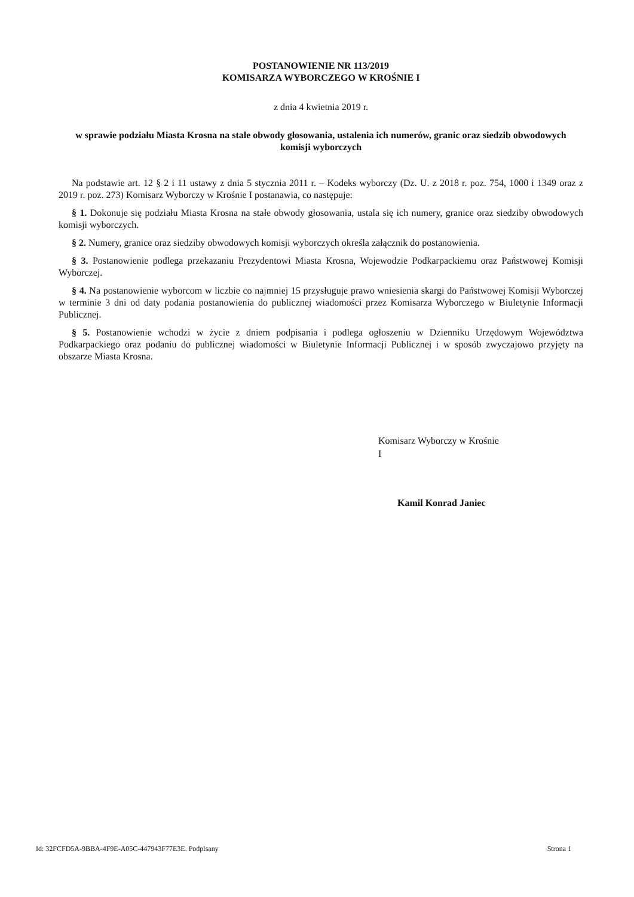POSTANOWIENIE NR 113/2019
KOMISARZA WYBORCZEGO W KROŚNIE I
z dnia 4 kwietnia 2019 r.
w sprawie podziału Miasta Krosna na stałe obwody głosowania, ustalenia ich numerów, granic oraz siedzib obwodowych komisji wyborczych
Na podstawie art. 12 § 2 i 11 ustawy z dnia 5 stycznia 2011 r. – Kodeks wyborczy (Dz. U. z 2018 r. poz. 754, 1000 i 1349 oraz z 2019 r. poz. 273) Komisarz Wyborczy w Krośnie I postanawia, co następuje:
§ 1. Dokonuje się podziału Miasta Krosna na stałe obwody głosowania, ustala się ich numery, granice oraz siedziby obwodowych komisji wyborczych.
§ 2. Numery, granice oraz siedziby obwodowych komisji wyborczych określa załącznik do postanowienia.
§ 3. Postanowienie podlega przekazaniu Prezydentowi Miasta Krosna, Wojewodzie Podkarpackiemu oraz Państwowej Komisji Wyborczej.
§ 4. Na postanowienie wyborcom w liczbie co najmniej 15 przysługuje prawo wniesienia skargi do Państwowej Komisji Wyborczej w terminie 3 dni od daty podania postanowienia do publicznej wiadomości przez Komisarza Wyborczego w Biuletynie Informacji Publicznej.
§ 5. Postanowienie wchodzi w życie z dniem podpisania i podlega ogłoszeniu w Dzienniku Urzędowym Województwa Podkarpackiego oraz podaniu do publicznej wiadomości w Biuletynie Informacji Publicznej i w sposób zwyczajowo przyjęty na obszarze Miasta Krosna.
Komisarz Wyborczy w Krośnie
I
Kamil Konrad Janiec
Id: 32FCFD5A-9BBA-4F9E-A05C-447943F77E3E. Podpisany Strona 1